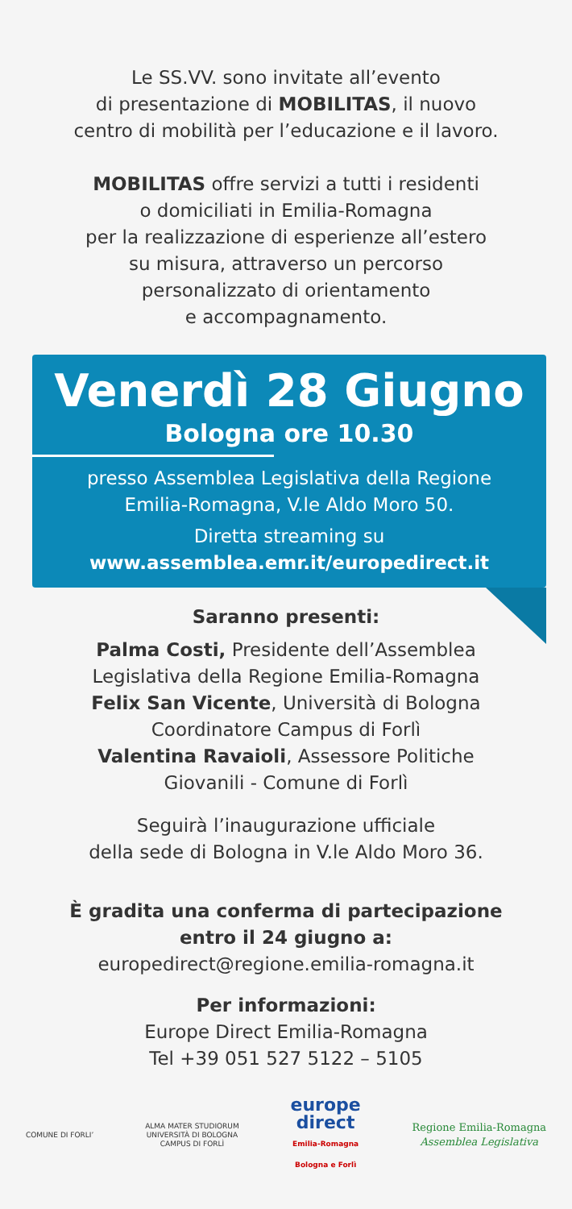Le SS.VV. sono invitate all’evento
di presentazione di MOBILITAS, il nuovo
centro di mobilità per l’educazione e il lavoro.
MOBILITAS offre servizi a tutti i residenti
o domiciliati in Emilia-Romagna
per la realizzazione di esperienze all’estero
su misura, attraverso un percorso
personalizzato di orientamento
e accompagnamento.
Venerdì 28 Giugno
Bologna ore 10.30
presso Assemblea Legislativa della Regione
Emilia-Romagna, V.le Aldo Moro 50.
Diretta streaming su
www.assemblea.emr.it/europedirect.it
Saranno presenti:
Palma Costi, Presidente dell’Assemblea
Legislativa della Regione Emilia-Romagna
Felix San Vicente, Università di Bologna
Coordinatore Campus di Forlì
Valentina Ravaioli, Assessore Politiche
Giovanili - Comune di Forlì
Seguirà l’inaugurazione ufficiale
della sede di Bologna in V.le Aldo Moro 36.
È gradita una conferma di partecipazione
entro il 24 giugno a:
europedirect@regione.emilia-romagna.it
Per informazioni:
Europe Direct Emilia-Romagna
Tel +39 051 527 5122 – 5105
COMUNE DI FORLI’
ALMA MATER STUDIORUM
UNIVERSITÀ DI BOLOGNA
CAMPUS DI FORLÌ
europe
direct
Emilia-Romagna
Bologna e Forlì
Regione Emilia-Romagna
Assemblea Legislativa